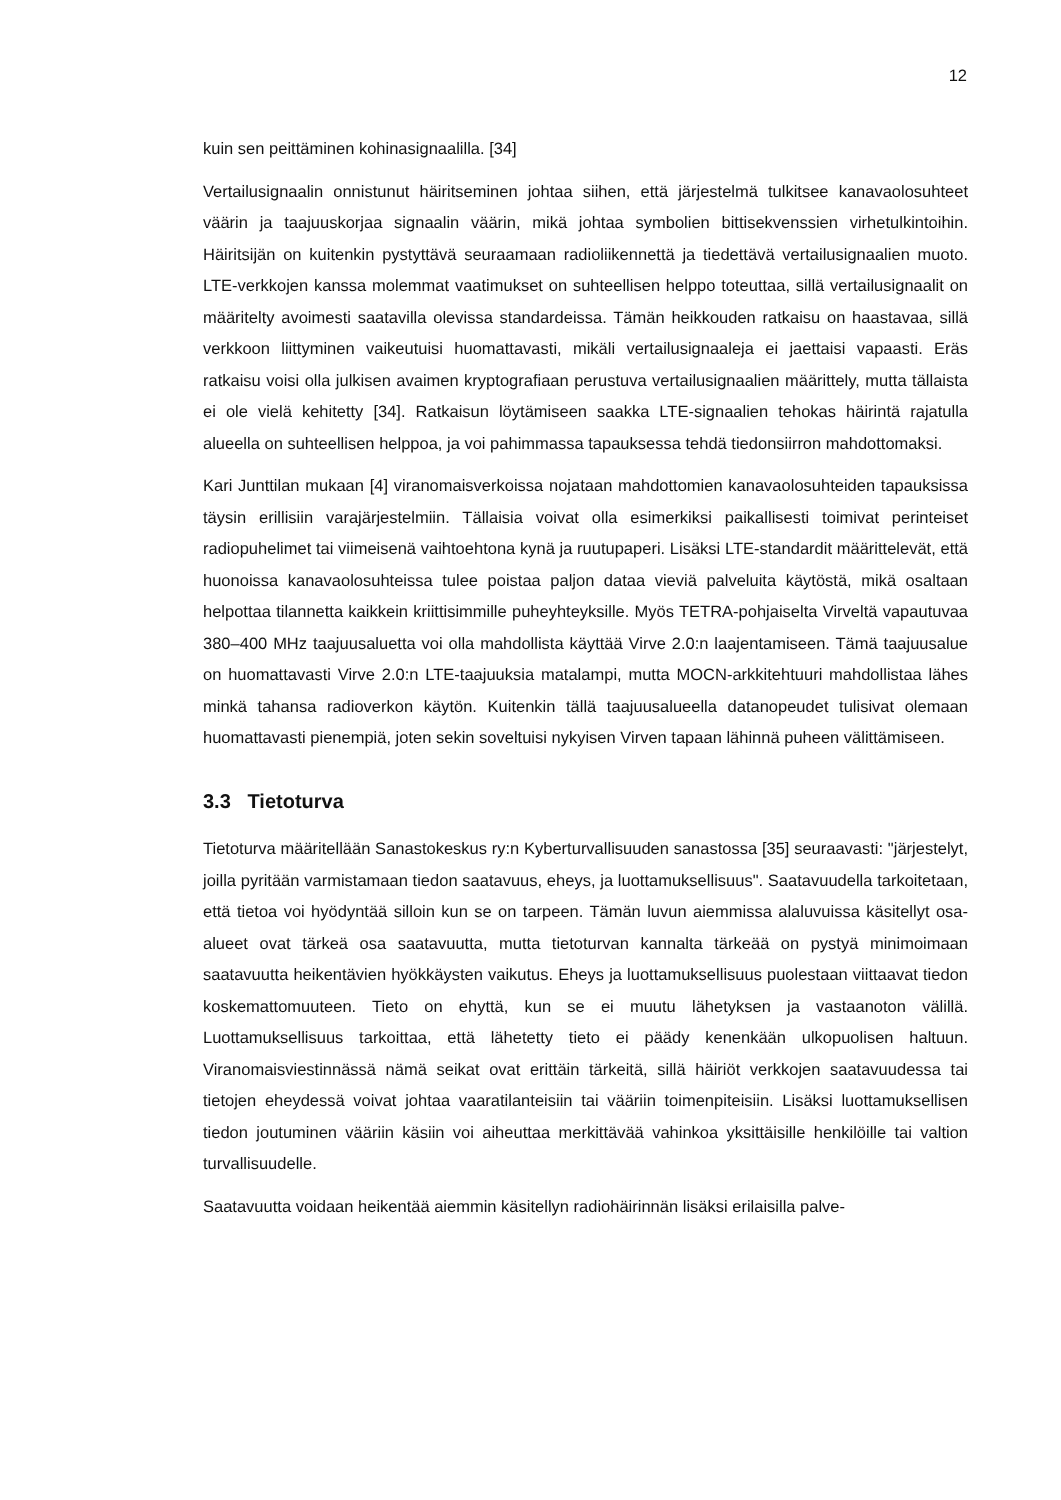12
kuin sen peittäminen kohinasignaalilla. [34]
Vertailusignaalin onnistunut häiritseminen johtaa siihen, että järjestelmä tulkitsee kanavaolosuhteet väärin ja taajuuskorjaa signaalin väärin, mikä johtaa symbolien bittisekvenssien virhetulkintoihin. Häiritsijän on kuitenkin pystyttävä seuraamaan radioliikennettä ja tiedettävä vertailusignaalien muoto. LTE-verkkojen kanssa molemmat vaatimukset on suhteellisen helppo toteuttaa, sillä vertailusignaalit on määritelty avoimesti saatavilla olevissa standardeissa. Tämän heikkouden ratkaisu on haastavaa, sillä verkkoon liittyminen vaikeutuisi huomattavasti, mikäli vertailusignaaleja ei jaettaisi vapaasti. Eräs ratkaisu voisi olla julkisen avaimen kryptografiaan perustuva vertailusignaalien määrittely, mutta tällaista ei ole vielä kehitetty [34]. Ratkaisun löytämiseen saakka LTE-signaalien tehokas häirintä rajatulla alueella on suhteellisen helppoa, ja voi pahimmassa tapauksessa tehdä tiedonsiirron mahdottomaksi.
Kari Junttilan mukaan [4] viranomaisverkoissa nojataan mahdottomien kanavaolosuhteiden tapauksissa täysin erillisiin varajärjestelmiin. Tällaisia voivat olla esimerkiksi paikallisesti toimivat perinteiset radiopuhelimet tai viimeisenä vaihtoehtona kynä ja ruutupaperi. Lisäksi LTE-standardit määrittelevät, että huonoissa kanavaolosuhteissa tulee poistaa paljon dataa vieviä palveluita käytöstä, mikä osaltaan helpottaa tilannetta kaikkein kriittisimmille puheyhteyksille. Myös TETRA-pohjaiselta Virveltä vapautuvaa 380–400 MHz taajuusaluetta voi olla mahdollista käyttää Virve 2.0:n laajentamiseen. Tämä taajuusalue on huomattavasti Virve 2.0:n LTE-taajuuksia matalampi, mutta MOCN-arkkitehtuuri mahdollistaa lähes minkä tahansa radioverkon käytön. Kuitenkin tällä taajuusalueella datanopeudet tulisivat olemaan huomattavasti pienempiä, joten sekin soveltuisi nykyisen Virven tapaan lähinnä puheen välittämiseen.
3.3 Tietoturva
Tietoturva määritellään Sanastokeskus ry:n Kyberturvallisuuden sanastossa [35] seuraavasti: "järjestelyt, joilla pyritään varmistamaan tiedon saatavuus, eheys, ja luottamuksellisuus". Saatavuudella tarkoitetaan, että tietoa voi hyödyntää silloin kun se on tarpeen. Tämän luvun aiemmissa alaluvuissa käsitellyt osa-alueet ovat tärkeä osa saatavuutta, mutta tietoturvan kannalta tärkeää on pystyä minimoimaan saatavuutta heikentävien hyökkäysten vaikutus. Eheys ja luottamuksellisuus puolestaan viittaavat tiedon koskemattomuuteen. Tieto on ehyttä, kun se ei muutu lähetyksen ja vastaanoton välillä. Luottamuksellisuus tarkoittaa, että lähetetty tieto ei päädy kenenkään ulkopuolisen haltuun. Viranomaisviestinnässä nämä seikat ovat erittäin tärkeitä, sillä häiriöt verkkojen saatavuudessa tai tietojen eheydessä voivat johtaa vaaratilanteisiin tai vääriin toimenpiteisiin. Lisäksi luottamuksellisen tiedon joutuminen vääriin käsiin voi aiheuttaa merkittävää vahinkoa yksittäisille henkilöille tai valtion turvallisuudelle.
Saatavuutta voidaan heikentää aiemmin käsitellyn radiohäirinnän lisäksi erilaisilla palve-